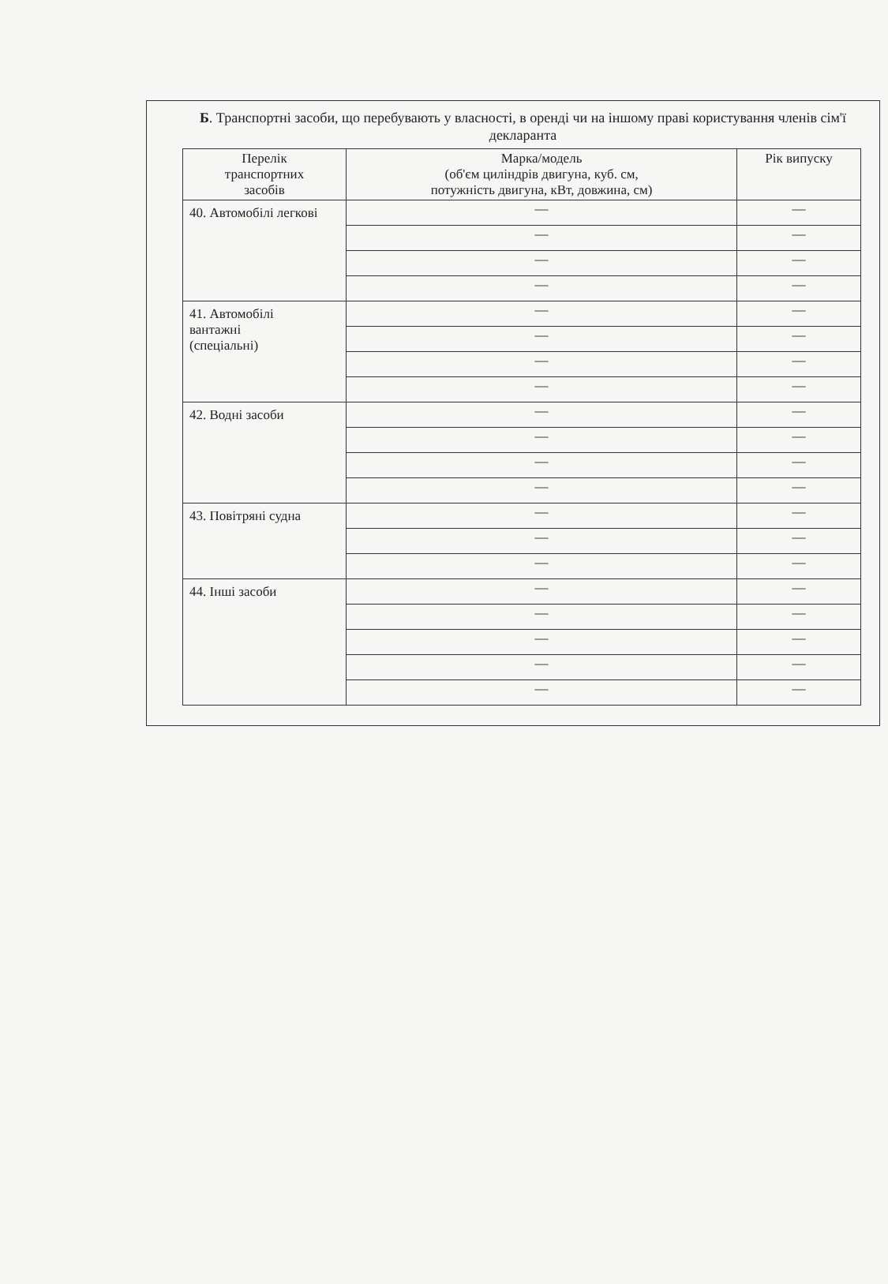Б. Транспортні засоби, що перебувають у власності, в оренді чи на іншому праві користування членів сім'ї декларанта
| Перелік транспортних засобів | Марка/модель (об'єм циліндрів двигуна, куб. см, потужність двигуна, кВт, довжина, см) | Рік випуску |
| --- | --- | --- |
| 40. Автомобілі легкові | — | — |
| | — | — |
| | — | — |
| | — | — |
| 41. Автомобілі вантажні (спеціальні) | — | — |
| | — | — |
| | — | — |
| | — | — |
| 42. Водні засоби | — | — |
| | — | — |
| | — | — |
| | — | — |
| 43. Повітряні судна | — | — |
| | — | — |
| | — | — |
| 44. Інші засоби | — | — |
| | — | — |
| | — | — |
| | — | — |
| | — | — |